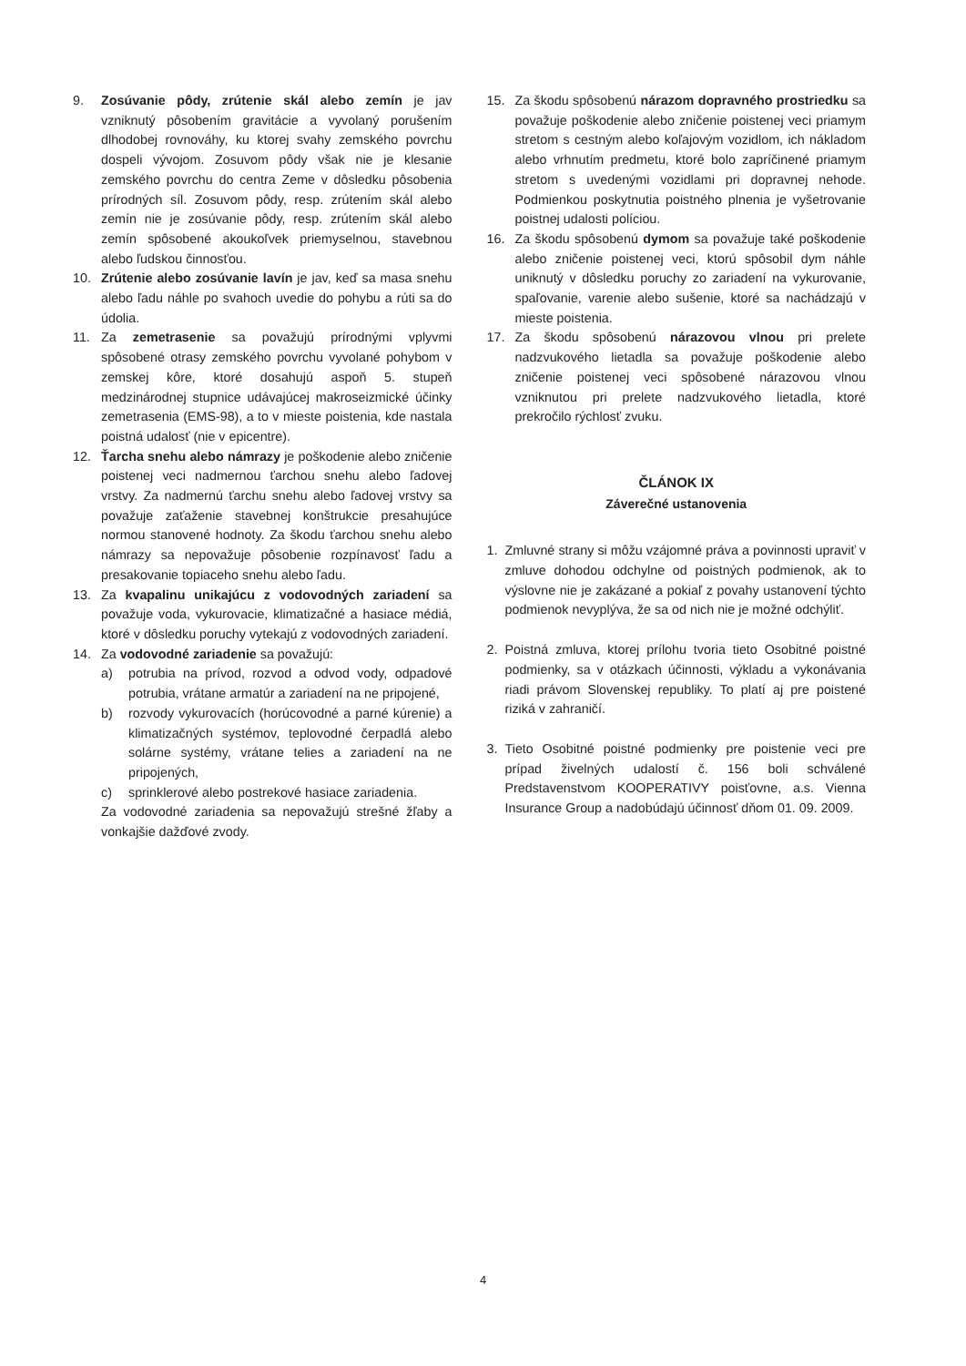9. Zosúvanie pôdy, zrútenie skál alebo zemín je jav vzniknutý pôsobením gravitácie a vyvolaný porušením dlhodobej rovnováhy, ku ktorej svahy zemského povrchu dospeli vývojom. Zosuvom pôdy však nie je klesanie zemského povrchu do centra Zeme v dôsledku pôsobenia prírodných síl. Zosuvom pôdy, resp. zrútením skál alebo zemín nie je zosúvanie pôdy, resp. zrútením skál alebo zemín spôsobené akoukoľvek priemyselnou, stavebnou alebo ľudskou činnosťou.
10. Zrútenie alebo zosúvanie lavín je jav, keď sa masa snehu alebo ľadu náhle po svahoch uvedie do pohybu a rúti sa do údolia.
11. Za zemetrasenie sa považujú prírodnými vplyvmi spôsobené otrasy zemského povrchu vyvolané pohybom v zemskej kôre, ktoré dosahujú aspoň 5. stupeň medzinárodnej stupnice udávajúcej makroseizmické účinky zemetrasenia (EMS-98), a to v mieste poistenia, kde nastala poistná udalosť (nie v epicentre).
12. Ťarcha snehu alebo námrazy je poškodenie alebo zničenie poistenej veci nadmernou ťarchou snehu alebo ľadovej vrstvy. Za nadmernú ťarchu snehu alebo ľadovej vrstvy sa považuje zaťaženie stavebnej konštrukcie presahujúce normou stanovené hodnoty. Za škodu ťarchou snehu alebo námrazy sa nepovažuje pôsobenie rozpínavosť ľadu a presakovanie topiaceho snehu alebo ľadu.
13. Za kvapalinu unikajúcu z vodovodných zariadení sa považuje voda, vykurovacie, klimatizačné a hasiace médiá, ktoré v dôsledku poruchy vytekajú z vodovodných zariadení.
14. Za vodovodné zariadenie sa považujú:
a) potrubia na prívod, rozvod a odvod vody, odpadové potrubia, vrátane armatúr a zariadení na ne pripojené,
b) rozvody vykurovacích (horúcovodné a parné kúrenie) a klimatizačných systémov, teplovodné čerpadlá alebo solárne systémy, vrátane telies a zariadení na ne pripojených,
c) sprinklerové alebo postrekové hasiace zariadenia.
Za vodovodné zariadenia sa nepovažujú strešné žľaby a vonkajšie dažďové zvody.
15. Za škodu spôsobenú nárazom dopravného prostriedku sa považuje poškodenie alebo zničenie poistenej veci priamym stretom s cestným alebo koľajovým vozidlom, ich nákladom alebo vrhnutím predmetu, ktoré bolo zapríčinené priamym stretom s uvedenými vozidlami pri dopravnej nehode. Podmienkou poskytnutia poistného plnenia je vyšetrovanie poistnej udalosti políciou.
16. Za škodu spôsobenú dymom sa považuje také poškodenie alebo zničenie poistenej veci, ktorú spôsobil dym náhle uniknutý v dôsledku poruchy zo zariadení na vykurovanie, spaľovanie, varenie alebo sušenie, ktoré sa nachádzajú v mieste poistenia.
17. Za škodu spôsobenú nárazovou vlnou pri prelete nadzvukového lietadla sa považuje poškodenie alebo zničenie poistenej veci spôsobené nárazovou vlnou vzniknutou pri prelete nadzvukového lietadla, ktoré prekročilo rýchlosť zvuku.
ČLÁNOK IX
Záverečné ustanovenia
1. Zmluvné strany si môžu vzájomné práva a povinnosti upraviť v zmluve dohodou odchylne od poistných podmienok, ak to výslovne nie je zakázané a pokiaľ z povahy ustanovení týchto podmienok nevyplýva, že sa od nich nie je možné odchýliť.
2. Poistná zmluva, ktorej prílohu tvoria tieto Osobitné poistné podmienky, sa v otázkach účinnosti, výkladu a vykonávania riadi právom Slovenskej republiky. To platí aj pre poistené riziká v zahraničí.
3. Tieto Osobitné poistné podmienky pre poistenie veci pre prípad živelných udalostí č. 156 boli schválené Predstavenstvom KOOPERATIVY poisťovne, a.s. Vienna Insurance Group a nadobúdajú účinnosť dňom 01. 09. 2009.
4